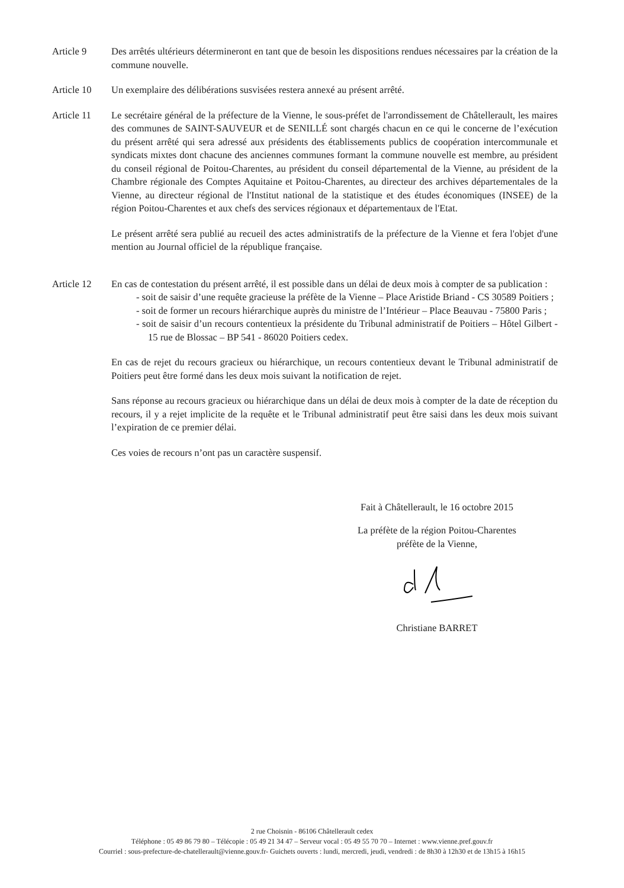Article 9 Des arrêtés ultérieurs détermineront en tant que de besoin les dispositions rendues nécessaires par la création de la commune nouvelle.
Article 10 Un exemplaire des délibérations susvisées restera annexé au présent arrêté.
Article 11 Le secrétaire général de la préfecture de la Vienne, le sous-préfet de l'arrondissement de Châtellerault, les maires des communes de SAINT-SAUVEUR et de SENILLÉ sont chargés chacun en ce qui le concerne de l’exécution du présent arrêté qui sera adressé aux présidents des établissements publics de coopération intercommunale et syndicats mixtes dont chacune des anciennes communes formant la commune nouvelle est membre, au président du conseil régional de Poitou-Charentes, au président du conseil départemental de la Vienne, au président de la Chambre régionale des Comptes Aquitaine et Poitou-Charentes, au directeur des archives départementales de la Vienne, au directeur régional de l'Institut national de la statistique et des études économiques (INSEE) de la région Poitou-Charentes et aux chefs des services régionaux et départementaux de l'Etat.
Le présent arrêté sera publié au recueil des actes administratifs de la préfecture de la Vienne et fera l'objet d'une mention au Journal officiel de la république française.
Article 12 En cas de contestation du présent arrêté, il est possible dans un délai de deux mois à compter de sa publication :
- soit de saisir d’une requête gracieuse la préfète de la Vienne – Place Aristide Briand - CS 30589 Poitiers ;
- soit de former un recours hiérarchique auprès du ministre de l’Intérieur – Place Beauvau - 75800 Paris ;
- soit de saisir d’un recours contentieux la présidente du Tribunal administratif de Poitiers – Hôtel Gilbert - 15 rue de Blossac – BP 541 - 86020 Poitiers cedex.
En cas de rejet du recours gracieux ou hiérarchique, un recours contentieux devant le Tribunal administratif de Poitiers peut être formé dans les deux mois suivant la notification de rejet.
Sans réponse au recours gracieux ou hiérarchique dans un délai de deux mois à compter de la date de réception du recours, il y a rejet implicite de la requête et le Tribunal administratif peut être saisi dans les deux mois suivant l’expiration de ce premier délai.
Ces voies de recours n’ont pas un caractère suspensif.
Fait à Châtellerault, le 16 octobre 2015
La préfète de la région Poitou-Charentes
préfète de la Vienne,
Christiane BARRET
2 rue Choisnin - 86106 Châtellerault cedex
Téléphone : 05 49 86 79 80 – Télécopie : 05 49 21 34 47 – Serveur vocal : 05 49 55 70 70 – Internet : www.vienne.pref.gouv.fr
Courriel : sous-prefecture-de-chatellerault@vienne.gouv.fr- Guichets ouverts : lundi, mercredi, jeudi, vendredi : de 8h30 à 12h30 et de 13h15 à 16h15